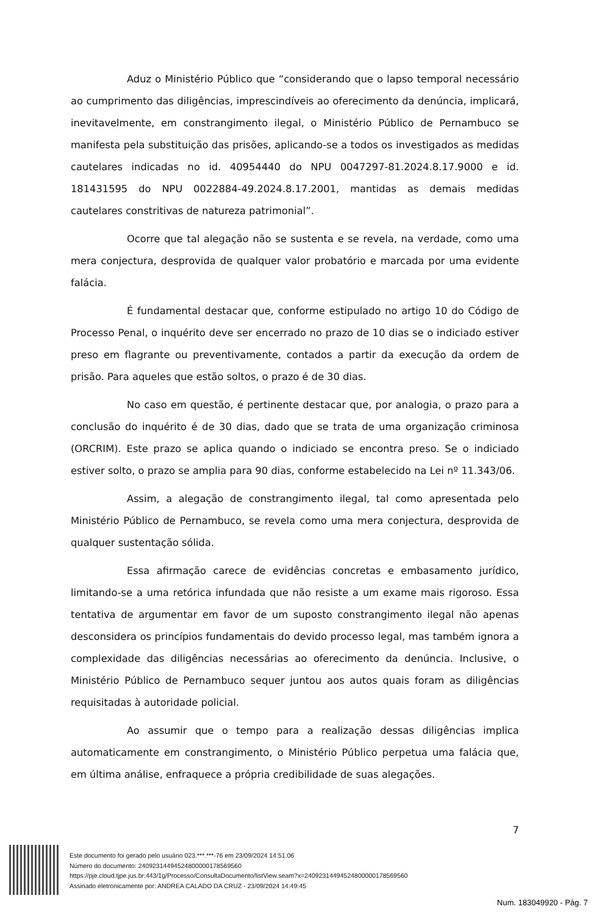Aduz o Ministério Público que “considerando que o lapso temporal necessário ao cumprimento das diligências, imprescindíveis ao oferecimento da denúncia, implicará, inevitavelmente, em constrangimento ilegal, o Ministério Público de Pernambuco se manifesta pela substituição das prisões, aplicando-se a todos os investigados as medidas cautelares indicadas no id. 40954440 do NPU 0047297-81.2024.8.17.9000 e id. 181431595 do NPU 0022884-49.2024.8.17.2001, mantidas as demais medidas cautelares constritivas de natureza patrimonial”.
Ocorre que tal alegação não se sustenta e se revela, na verdade, como uma mera conjectura, desprovida de qualquer valor probatório e marcada por uma evidente falácia.
É fundamental destacar que, conforme estipulado no artigo 10 do Código de Processo Penal, o inquérito deve ser encerrado no prazo de 10 dias se o indiciado estiver preso em flagrante ou preventivamente, contados a partir da execução da ordem de prisão. Para aqueles que estão soltos, o prazo é de 30 dias.
No caso em questão, é pertinente destacar que, por analogia, o prazo para a conclusão do inquérito é de 30 dias, dado que se trata de uma organização criminosa (ORCRIM). Este prazo se aplica quando o indiciado se encontra preso. Se o indiciado estiver solto, o prazo se amplia para 90 dias, conforme estabelecido na Lei nº 11.343/06.
Assim, a alegação de constrangimento ilegal, tal como apresentada pelo Ministério Público de Pernambuco, se revela como uma mera conjectura, desprovida de qualquer sustentação sólida.
Essa afirmação carece de evidências concretas e embasamento jurídico, limitando-se a uma retórica infundada que não resiste a um exame mais rigoroso. Essa tentativa de argumentar em favor de um suposto constrangimento ilegal não apenas desconsidera os princípios fundamentais do devido processo legal, mas também ignora a complexidade das diligências necessárias ao oferecimento da denúncia. Inclusive, o Ministério Público de Pernambuco sequer juntou aos autos quais foram as diligências requisitadas à autoridade policial.
Ao assumir que o tempo para a realização dessas diligências implica automaticamente em constrangimento, o Ministério Público perpetua uma falácia que, em última análise, enfraquece a própria credibilidade de suas alegações.
7
Este documento foi gerado pelo usuário 023.***.***-76 em 23/09/2024 14:51:06
Número do documento: 24092314494524800000178569560
https://pje.cloud.tjpe.jus.br:443/1g/Processo/ConsultaDocumento/listView.seam?x=24092314494524800000178569560
Assinado eletronicamente por: ANDREA CALADO DA CRUZ - 23/09/2024 14:49:45
Num. 183049920 - Pág. 7